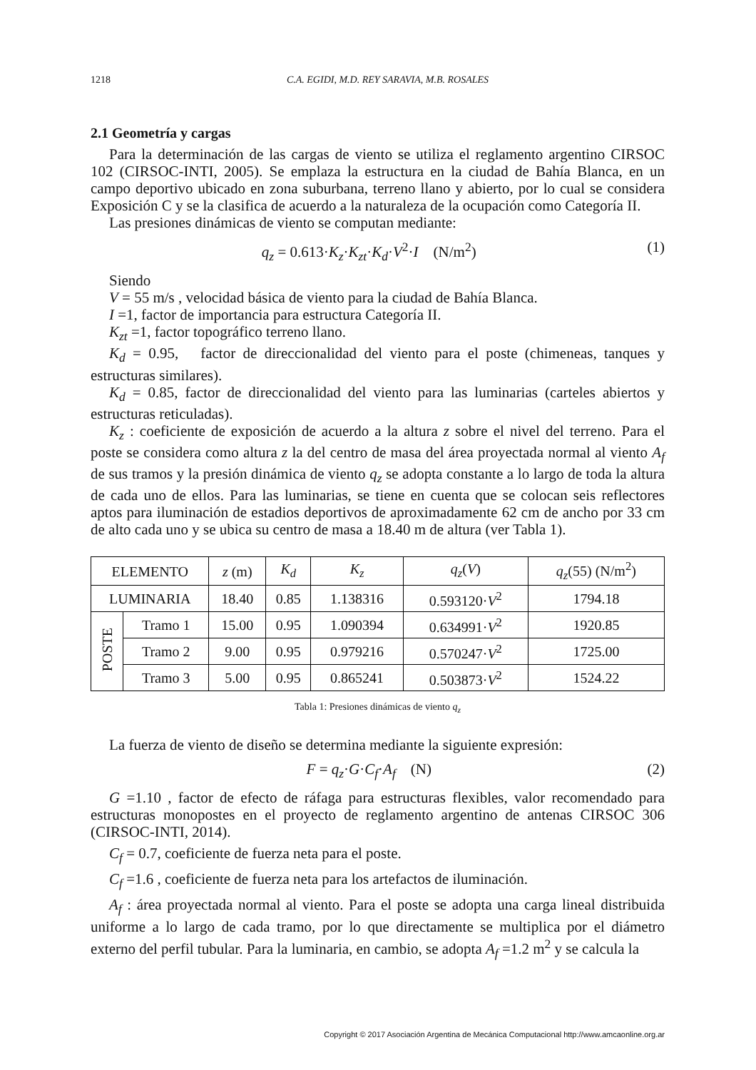1218 C.A. EGIDI, M.D. REY SARAVIA, M.B. ROSALES
2.1 Geometría y cargas
Para la determinación de las cargas de viento se utiliza el reglamento argentino CIRSOC 102 (CIRSOC-INTI, 2005). Se emplaza la estructura en la ciudad de Bahía Blanca, en un campo deportivo ubicado en zona suburbana, terreno llano y abierto, por lo cual se considera Exposición C y se la clasifica de acuerdo a la naturaleza de la ocupación como Categoría II.
Las presiones dinámicas de viento se computan mediante:
q<sub>z</sub> = 0.613·K<sub>z</sub>·K<sub>zt</sub>·K<sub>d</sub>·V<sup>2</sup>·I (N/m<sup>2</sup>) (1)
Siendo
V = 55 m/s , velocidad básica de viento para la ciudad de Bahía Blanca.
I =1, factor de importancia para estructura Categoría II.
K<sub>zt</sub> =1, factor topográfico terreno llano.
K<sub>d</sub> = 0.95, factor de direccionalidad del viento para el poste (chimeneas, tanques y estructuras similares).
K<sub>d</sub> = 0.85, factor de direccionalidad del viento para las luminarias (carteles abiertos y estructuras reticuladas).
K<sub>z</sub> : coeficiente de exposición de acuerdo a la altura z sobre el nivel del terreno. Para el poste se considera como altura z la del centro de masa del área proyectada normal al viento A<sub>f</sub> de sus tramos y la presión dinámica de viento q<sub>z</sub> se adopta constante a lo largo de toda la altura de cada uno de ellos. Para las luminarias, se tiene en cuenta que se colocan seis reflectores aptos para iluminación de estadios deportivos de aproximadamente 62 cm de ancho por 33 cm de alto cada uno y se ubica su centro de masa a 18.40 m de altura (ver Tabla 1).
| ELEMENTO | | z (m) | K<sub>d</sub> | K<sub>z</sub> | q<sub>z</sub> ( V ) | q<sub>z</sub> (55) (N/m<sup>2</sup>) |
| --- | --- | --- | --- | --- | --- | --- |
| LUMINARIA | | 18.40 | 0.85 | 1.138316 | 0.593120· V<sup>2</sup> | 1794.18 |
| POSTE | Tramo 1 | 15.00 | 0.95 | 1.090394 | 0.634991· V<sup>2</sup> | 1920.85 |
| | Tramo 2 | 9.00 | 0.95 | 0.979216 | 0.570247· V<sup>2</sup> | 1725.00 |
| | Tramo 3 | 5.00 | 0.95 | 0.865241 | 0.503873· V<sup>2</sup> | 1524.22 |
Tabla 1: Presiones dinámicas de viento q<sub>z</sub>
La fuerza de viento de diseño se determina mediante la siguiente expresión:
F = q<sub>z</sub>·G·C<sub>f</sub>·A<sub>f</sub> (N) (2)
G =1.10 , factor de efecto de ráfaga para estructuras flexibles, valor recomendado para estructuras monopostes en el proyecto de reglamento argentino de antenas CIRSOC 306 (CIRSOC-INTI, 2014).
C<sub>f</sub> = 0.7, coeficiente de fuerza neta para el poste.
C<sub>f</sub> =1.6 , coeficiente de fuerza neta para los artefactos de iluminación.
A<sub>f</sub> : área proyectada normal al viento. Para el poste se adopta una carga lineal distribuida uniforme a lo largo de cada tramo, por lo que directamente se multiplica por el diámetro externo del perfil tubular. Para la luminaria, en cambio, se adopta A<sub>f</sub> =1.2 m<sup>2</sup> y se calcula la
Copyright © 2017 Asociación Argentina de Mecánica Computacional http://www.amcaonline.org.ar